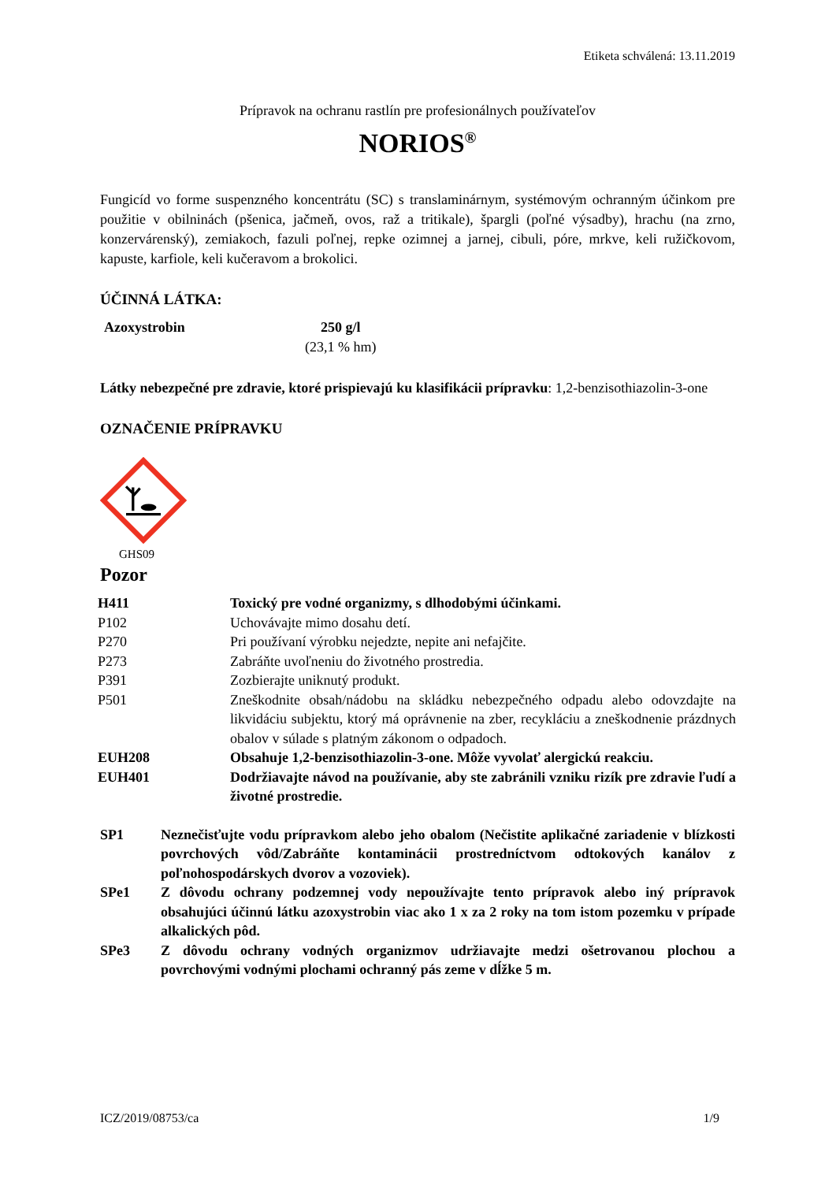Etiketa schválená: 13.11.2019
Prípravok na ochranu rastlín pre profesionálnych používateľov
NORIOS<sup>®</sup>
Fungicíd vo forme suspenzného koncentrátu (SC) s translaminárnym, systémovým ochranným účinkom pre použitie v obilninách (pšenica, jačmeň, ovos, raž a tritikale), špargli (poľné výsadby), hrachu (na zrno, konzervárenský), zemiakoch, fazuli poľnej, repke ozimnej a jarnej, cibuli, póre, mrkve, keli ružičkovom, kapuste, karfiole, keli kučeravom a brokolici.
ÚČINNÁ LÁTKA:
| Azoxystrobin | 250 g/l (23,1 % hm) |
Látky nebezpečné pre zdravie, ktoré prispievajú ku klasifikácii prípravku: 1,2-benzisothiazolin-3-one
OZNAČENIE PRÍPRAVKU
GHS09
Pozor
| H411 | Toxický pre vodné organizmy, s dlhodobými účinkami. |
| P102 | Uchovávajte mimo dosahu detí. |
| P270 | Pri používaní výrobku nejedzte, nepite ani nefajčite. |
| P273 | Zabráňte uvoľneniu do životného prostredia. |
| P391 | Zozbierajte uniknutý produkt. |
| P501 | Zneškodnite obsah/nádobu na skládku nebezpečného odpadu alebo odovzdajte na likvidáciu subjektu, ktorý má oprávnenie na zber, recykláciu a zneškodnenie prázdnych obalov v súlade s platným zákonom o odpadoch. |
| EUH208 | Obsahuje 1,2-benzisothiazolin-3-one. Môže vyvolať alergickú reakciu. |
| EUH401 | Dodržiavajte návod na používanie, aby ste zabránili vzniku rizík pre zdravie ľudí a životné prostredie. |
| SP1 | Neznečisťujte vodu prípravkom alebo jeho obalom (Nečistite aplikačné zariadenie v blízkosti povrchových vôd/Zabráňte kontaminácii prostredníctvom odtokových kanálov z poľnohospodárskych dvorov a vozoviek). |
| SPe1 | Z dôvodu ochrany podzemnej vody nepoužívajte tento prípravok alebo iný prípravok obsahujúci účinnú látku azoxystrobin viac ako 1 x za 2 roky na tom istom pozemku v prípade alkalických pôd. |
| SPe3 | Z dôvodu ochrany vodných organizmov udržiavajte medzi ošetrovanou plochou a povrchovými vodnými plochami ochranný pás zeme v dĺžke 5 m. |
ICZ/2019/08753/ca 1/9